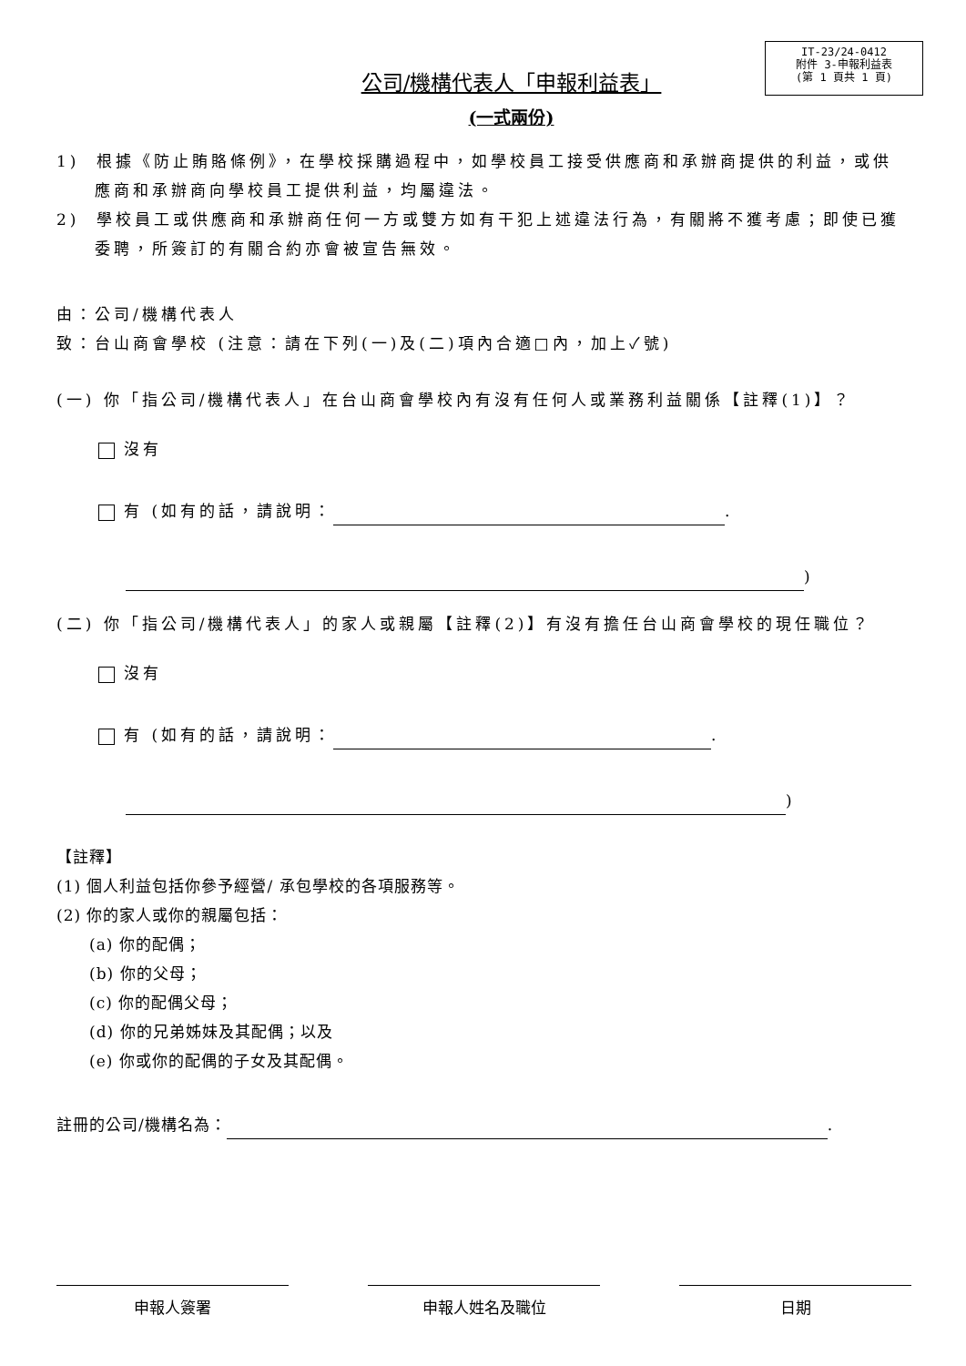IT-23/24-0412
附件 3-申報利益表
(第 1 頁共 1 頁)
公司/機構代表人「申報利益表」
(一式兩份)
1) 根據《防止賄賂條例》，在學校採購過程中，如學校員工接受供應商和承辦商提供的利益，或供應商和承辦商向學校員工提供利益，均屬違法。
2) 學校員工或供應商和承辦商任何一方或雙方如有干犯上述違法行為，有關將不獲考慮；即使已獲委聘，所簽訂的有關合約亦會被宣告無效。
由：公司/機構代表人
致：台山商會學校 (注意：請在下列(一)及(二)項內合適□內，加上✓號)
(一) 你「指公司/機構代表人」在台山商會學校內有沒有任何人或業務利益關係【註釋(1)】？
沒有
有 (如有的話，請說明： .
)
(二) 你「指公司/機構代表人」的家人或親屬【註釋(2)】有沒有擔任台山商會學校的現任職位？
沒有
有 (如有的話，請說明： .
)
【註釋】
(1) 個人利益包括你參予經營/ 承包學校的各項服務等。
(2) 你的家人或你的親屬包括：
(a) 你的配偶；
(b) 你的父母；
(c) 你的配偶父母；
(d) 你的兄弟姊妹及其配偶；以及
(e) 你或你的配偶的子女及其配偶。
註冊的公司/機構名為： .
申報人簽署 申報人姓名及職位 日期